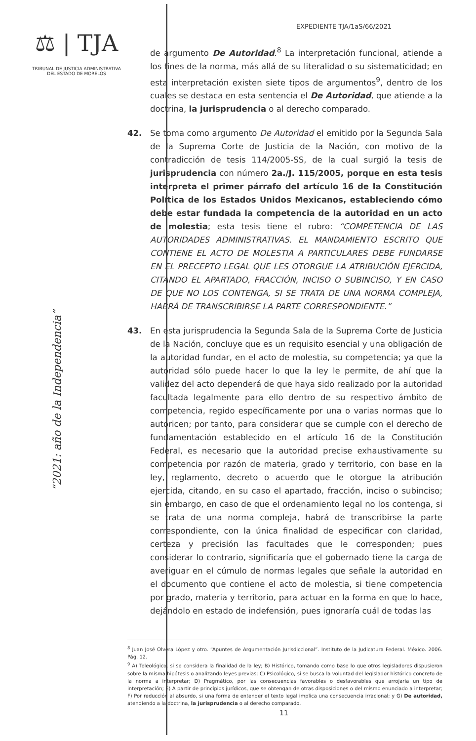⚖ | TJA
TRIBUNAL DE JUSTICIA ADMINISTRATIVA
DEL ESTADO DE MORELOS
“2021: año de la Independencia”
EXPEDIENTE TJA/1aS/66/2021
de argumento De Autoridad.<sup>8</sup> La interpretación funcional, atiende a los fines de la norma, más allá de su literalidad o su sistematicidad; en esta interpretación existen siete tipos de argumentos<sup>9</sup>, dentro de los cuales se destaca en esta sentencia el De Autoridad, que atiende a la doctrina, la jurisprudencia o al derecho comparado.
42. Se toma como argumento De Autoridad el emitido por la Segunda Sala de la Suprema Corte de Justicia de la Nación, con motivo de la contradicción de tesis 114/2005-SS, de la cual surgió la tesis de jurisprudencia con número 2a./J. 115/2005, porque en esta tesis interpreta el primer párrafo del artículo 16 de la Constitución Política de los Estados Unidos Mexicanos, estableciendo cómo debe estar fundada la competencia de la autoridad en un acto de molestia; esta tesis tiene el rubro: “COMPETENCIA DE LAS AUTORIDADES ADMINISTRATIVAS. EL MANDAMIENTO ESCRITO QUE CONTIENE EL ACTO DE MOLESTIA A PARTICULARES DEBE FUNDARSE EN EL PRECEPTO LEGAL QUE LES OTORGUE LA ATRIBUCIÓN EJERCIDA, CITANDO EL APARTADO, FRACCIÓN, INCISO O SUBINCISO, Y EN CASO DE QUE NO LOS CONTENGA, SI SE TRATA DE UNA NORMA COMPLEJA, HABRÁ DE TRANSCRIBIRSE LA PARTE CORRESPONDIENTE.”
43. En esta jurisprudencia la Segunda Sala de la Suprema Corte de Justicia de la Nación, concluye que es un requisito esencial y una obligación de la autoridad fundar, en el acto de molestia, su competencia; ya que la autoridad sólo puede hacer lo que la ley le permite, de ahí que la validez del acto dependerá de que haya sido realizado por la autoridad facultada legalmente para ello dentro de su respectivo ámbito de competencia, regido específicamente por una o varias normas que lo autoricen; por tanto, para considerar que se cumple con el derecho de fundamentación establecido en el artículo 16 de la Constitución Federal, es necesario que la autoridad precise exhaustivamente su competencia por razón de materia, grado y territorio, con base en la ley, reglamento, decreto o acuerdo que le otorgue la atribución ejercida, citando, en su caso el apartado, fracción, inciso o subinciso; sin embargo, en caso de que el ordenamiento legal no los contenga, si se trata de una norma compleja, habrá de transcribirse la parte correspondiente, con la única finalidad de especificar con claridad, certeza y precisión las facultades que le corresponden; pues considerar lo contrario, significaría que el gobernado tiene la carga de averiguar en el cúmulo de normas legales que señale la autoridad en el documento que contiene el acto de molestia, si tiene competencia por grado, materia y territorio, para actuar en la forma en que lo hace, dejándolo en estado de indefensión, pues ignoraría cuál de todas las
<sup>8</sup> Juan José Olvera López y otro. “Apuntes de Argumentación Jurisdiccional”. Instituto de la Judicatura Federal. México. 2006. Pág. 12.
<sup>9</sup> A) Teleológico, si se considera la finalidad de la ley; B) Histórico, tomando como base lo que otros legisladores dispusieron sobre la misma hipótesis o analizando leyes previas; C) Psicológico, si se busca la voluntad del legislador histórico concreto de la norma a interpretar; D) Pragmático, por las consecuencias favorables o desfavorables que arrojaría un tipo de interpretación; E) A partir de principios jurídicos, que se obtengan de otras disposiciones o del mismo enunciado a interpretar; F) Por reducción al absurdo, si una forma de entender el texto legal implica una consecuencia irracional; y G) De autoridad, atendiendo a la doctrina, la jurisprudencia o al derecho comparado.
11